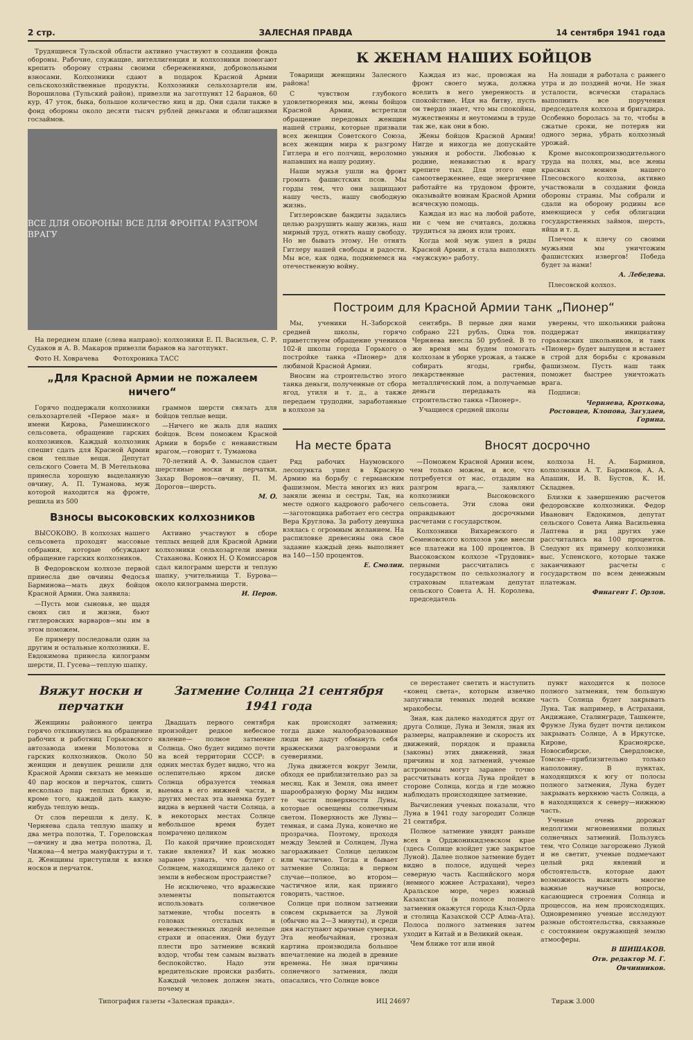2 стр. ЗАЛЕСНАЯ ПРАВДА 14 сентября 1941 года
Трудящиеся Тульской области активно участвуют в создании фонда обороны. Рабочие, служащие, интеллигенция и колхозники помогают крепить оборону страны своими сбережениями, добровольными взносами. Колхозники сдают в подарок Красной Армии сельскохозяйственные продукты. Колхозники сельхозартели им. Ворошилова (Тульский район), привезли на заготпункт 12 баранов, 60 кур, 47 уток, быка, большое количество яиц и др. Они сдали также в фонд обороны около десяти тысяч рублей деньгами и облигациями госзаймов.
ВСЕ ДЛЯ ОБОРОНЫ! ВСЕ ДЛЯ ФРОНТА! РАЗГРОМ ВРАГУ
На переднем плане (слева направо): колхозники Е. П. Васильев, С. Р. Судаков и А. В. Макаров привезли баранов на заготпункт.
Фото Н. Ховрачева Фотохроника ТАСС
„Для Красной Армии не пожалеем ничего“
Горячо поддержали колхозники сельхозартелей «Первое мая» и имени Кирова, Рамешинского сельсовета, обращение гарских колхозников. Каждый колхозник спешит сдать для Красной Армии свои теплые вещи. Депутат сельского Совета М. В Метелькова принесла хорошую выделанную овчину, А. П. Туманова, муж которой находится на фронте, решила из 500
граммов шерсти связать для бойцов теплые вещи.
—Ничего не жаль для наших бойцов. Всем поможем Красной Армии в борьбе с ненавистным врагом,—говорит т. Туманова
70-летний А. Ф. Замыслов сдает шерстяные носки и перчатки, Захар Воронов—овчину, П. М. Дорогов—шерсть.
М. О.
Взносы высоковских колхозников
ВЫСОКОВО. В колхозах нашего сельсовета проходят массовые собрания, которые обсуждают обращение гарских колхозников.
В Федоровском колхозе первой принесла две овчины Федосья Барминова—мать двух бойцов Красной Армии. Она заявила:
—Пусть мои сыновья, не щадя своих сил и жизни, бьют гитлеровских варваров—мы им в этом поможем.
Ее примеру последовали один за другим и остальные колхозники. Е. Евдокимова принесла килограмм шерсти, П. Гусева—теплую шапку.
Активно участвуют в сборе теплых вещей для Красной Армии колхозники сельхозартели имени Стаханова. Конюх Н. О Комиссаров сдал килограмм шерсти и теплую шапку, учительница Т. Бурова—около килограмма шерсти.
И. Перов.
К ЖЕНАМ НАШИХ БОЙЦОВ
Товарищи женщины Залесного района!
С чувством глубокого удовлетворения мы, жены бойцов Красной Армии, встретили обращение передовых женщин нашей страны, которые призвали всех женщин Советского Союза, всех женщин мира к разгрому Гитлера и его полчищ, вероломно напавших на нашу родину.
Наши мужья ушли на фронт громить фашистских псов. Мы горды тем, что они защищают нашу честь, нашу свободную жизнь.
Гитлеровские бандиты задались целью разрушить нашу жизнь, наш мирный труд, отнять нашу свободу. Но не бывать этому. Не отнять Гитлеру нашей свободы и радости. Мы все, как одна, поднимемся на отечественную войну.
Каждая из нас, провожая на фронт своего мужа, должна вселить в него уверенность и спокойствие. Идя на битву, пусть он твердо знает, что мы спокойны, мужественны и неутомимы в труде так же, как они в бою.
Жены бойцов Красной Армии! Нигде и никогда не допускайте уныния и робости. Любовью к родине, ненавистью к врагу крепите тыл. Для этого еще самоотверженнее, еще энергичнее работайте на трудовом фронте, оказывайте воинам Красной Армии всяческую помощь.
Каждая из нас на любой работе, ни с чем не считаясь, должна трудиться за двоих или троих.
Когда мой муж ушел в ряды Красной Армии, я стала выполнять «мужскую» работу.
На лошади я работала с раннего утра и до поздней ночи. Не зная усталости, всячески старалась выполнить все поручения председателя колхоза и бригадира. Особенно боролась за то, чтобы в сжатые сроки, не потеряв ни одного зерна, убрать колхозный урожай.
Кроме высокопроизводительного труда на полях, мы, все жены красных воинов нашего Плесовского колхоза, активно участвовали в создании фонда обороны страны. Мы собрали и сдали на оборону родины все имеющиеся у себя облигации государственных займов, шерсть, яйца и т. д.
Плечом к плечу со своими мужьями мы уничтожим фашистских извергов! Победа будет за нами!
А. Лебедева.
Плесовской колхоз.
Построим для Красной Армии танк „Пионер“
Мы, ученики Н.-Заборской средней школы, горячо приветствуем обращение учеников 102-й школы города Горького о постройке танка «Пионер» для любимой Красной Армии.
Вносим на строительство этого танка деньги, полученные от сбора ягод, утиля и т. д., а также передаем трудодни, заработанные в колхозе за
сентябрь. В первые дни нами собрано 221 рубль. Одна тов. Черняева внесла 50 рублей. В то же время мы будем помогать колхозам в уборке урожая, а также собирать ягоды, грибы, лекарственные растения, металлический лом, а получаемые деньги передавать на строительство танка «Пионер».
Учащиеся средней школы
уверены, что школьники района поддержат инициативу горьковских школьников, и танк «Пионер» будет выпущен и встанет в строй для борьбы с кровавым фашизмом. Пусть наш танк поможет быстрее уничтожать врага.
Подписи:
Черняева, Кроткова, Ростовцев, Клопова, Загудаев, Горина.
На месте брата
Ряд рабочих Наумовского лесопункта ушел в Красную Армию на борьбу с германским фашизмом. Места многих из них заняли жены и сестры. Так, на месте одного кадрового рабочего—заготовщика работает его сестра Вера Круглова. За работу девушка взялась с огромным желанием. На распиловке древесины она свое задание каждый день выполняет на 140—150 процентов.
Е. Смолин.
Вносят досрочно
—Поможем Красной Армии всем, чем только можем, и все, что потребуется от нас, отдадим на разгром врага,— заявляют колхозники Высоковского сельсовета. Эти слова они оправдывают досрочными расчетами с государством.
Колхозники Вихаревского и Семеновского колхозов уже внесли все платежи на 100 процентов. В Высоковском колхозе «Трудовик» первыми рассчитались с государством по сельхозналогу и страховым платежам депутат сельского Совета А. Н. Королева, председатель
колхоза Н. А. Барминов, колхозники А. Т. Барминов, А. А. Апашин, И. В. Бустов, К. И. Складнев.
Близки к завершению расчетов федоровские колхозники. Федор Иванович Евдокимов, депутат сельского Совета Анна Васильевна Лаптева и ряд других уже рассчитались на 100 процентов. Следуют их примеру колхозники выс. Успенского, которые также заканчивают расчеты с государством по всем денежным платежам.
Финагент Г. Орлов.
Вяжут носки и перчатки
Женщины районного центра горячо откликнулись на обращение рабочих и работниц Горьковского автозавода имени Молотова и гарских колхозников. Около 50 женщин и девушек решили для Красной Армии связать не меньше 40 пар носков и перчаток, сшить несколько пар теплых брюк и, кроме того, каждой дать какую-нибудь теплую вещь.
От слов перешли к делу. К. Черняева сдала теплую шапку и два метра полотна, Т. Гореловская—овчину и два метра полотна, Д. Чижова—4 метра мануфактуры и т. д. Женщины приступили к вязке носков и перчаток.
Затмение Солнца 21 сентября 1941 года
Двадцать первого сентября произойдет редкое небесное явление— полное затмение Солнца. Оно будет видимо почти на всей территории СССР: в одних местах будет видно, что на ослепительно ярком диске Солнца образуется темная выемка в его нижней части, в других местах эта выемка будет видна в верхней части Солнца, а в некоторых местах Солнце небольшое время будет помрачено целиком
По какой причине происходят такие явления? И как можно заранее узнать, что будет с Солнцем, находящимся далеко от земли в небесном пространстве?
Не исключено, что вражеские элементы попытаются использовать солнечное затмение, чтобы посеять в головах отсталых и невежественных людей нелепые страхи и опасения. Они будут плести про затмение всякий вздор, чтобы тем самым вызвать беспокойство. Надо эти вредительские происки разбить. Каждый человек должен знать, почему и
как происходят затмения; тогда даже малообразованные люди не дадут обмануть себя вражескими разговорами и суевериями.
Луна движется вокруг Земли, обходя ее приблизительно раз за месяц. Как и Земля, она имеет шарообразную форму Мы видим те части поверхности Луны, которые освещены солнечным светом. Поверхность же Луны—темная, и сама Луна, конечно не прозрачна. Поэтому, проходя между Землей и Солнцем, Луна загораживает Солнце целиком или частично. Тогда и бывает затмение Солнца: в первом случае—полное, во втором—частичное или, как приняго говорить, частное.
Солнце при полном затмении совсем скрывается за Луной (обычно на 2—3 минуты), и среди дня наступают мрачные сумерки. Эта необычайная, грозная картина производила большое впечатление на людей в древние времена. Не зная причины солнечного затмения, люди опасались, что Солнце вовсе
се перестанет светить и наступить «конец света», которым извечно запугивали темных людей всякие мракобесы.
Зная, как далеко находятся друг от друга Солнце, Луна и Земля, зная их размеры, направление и скорость их движений, порядок и правила (законы) этих движений, зная причины и ход затмений, ученые астрономы могут заранее точно рассчитывать когда Луна пройдет в стороне Солнца, когда и где можно наблюдать происходящее затмение.
Вычисления ученых показали, что Луна в 1941 году загородит Солнце 21 сентября.
Полное затмение увидят раньше всех в Орджоникидзевском крае (здесь Солнце взойдет уже закрытое Луной). Далее полное затмение будет видно в полосе, идущей через северную часть Каспийского моря (немного южнее Астрахани), через Аральское море, через южный Казахстан (в полосе полного затмения окажутся города Кзыл-Орда и столица Казахской ССР Алма-Ата). Полоса полного затмения затем уходит в Китай и в Великий океан.
Чем ближе тот или иной
пункт находится к полосе полного затмения, тем большую часть Солнца будет закрывать Луна. Так например, в Астрахани, Андижане, Сталинграде, Ташкенте, Фрунзе Луна будет почти целиком закрывать Солнце, А в Иркутске, Кирове, Красноярске, Новосибирске, Свердловске, Томске—приблизительно только наполовину. В пунктах, находящихся к югу от полосы полного затмения, Луна будет закрывать верхнюю часть Солнца, а в находящихся к северу—нижнюю часть.
Ученые очень дорожат недолгими мгновениями полных солнечных затмений. Пользуясь тем, что Солнце загорожено Луной и не светит, ученые подмечают целый ряд явлений и обстоятельств, которые дают возможность выяснить многие важные научные вопросы, касающиеся строения Солнца и процессов, на нем происходящих. Одновременно ученые исследуют разные обстоятельства, связанные с состоянием окружающей землю атмосферы.
В ШИШАКОВ.
Отв. редактор М. Г. Овчинников.
Типография газеты «Залесная правда». ИЦ 24697 Тираж 3.000